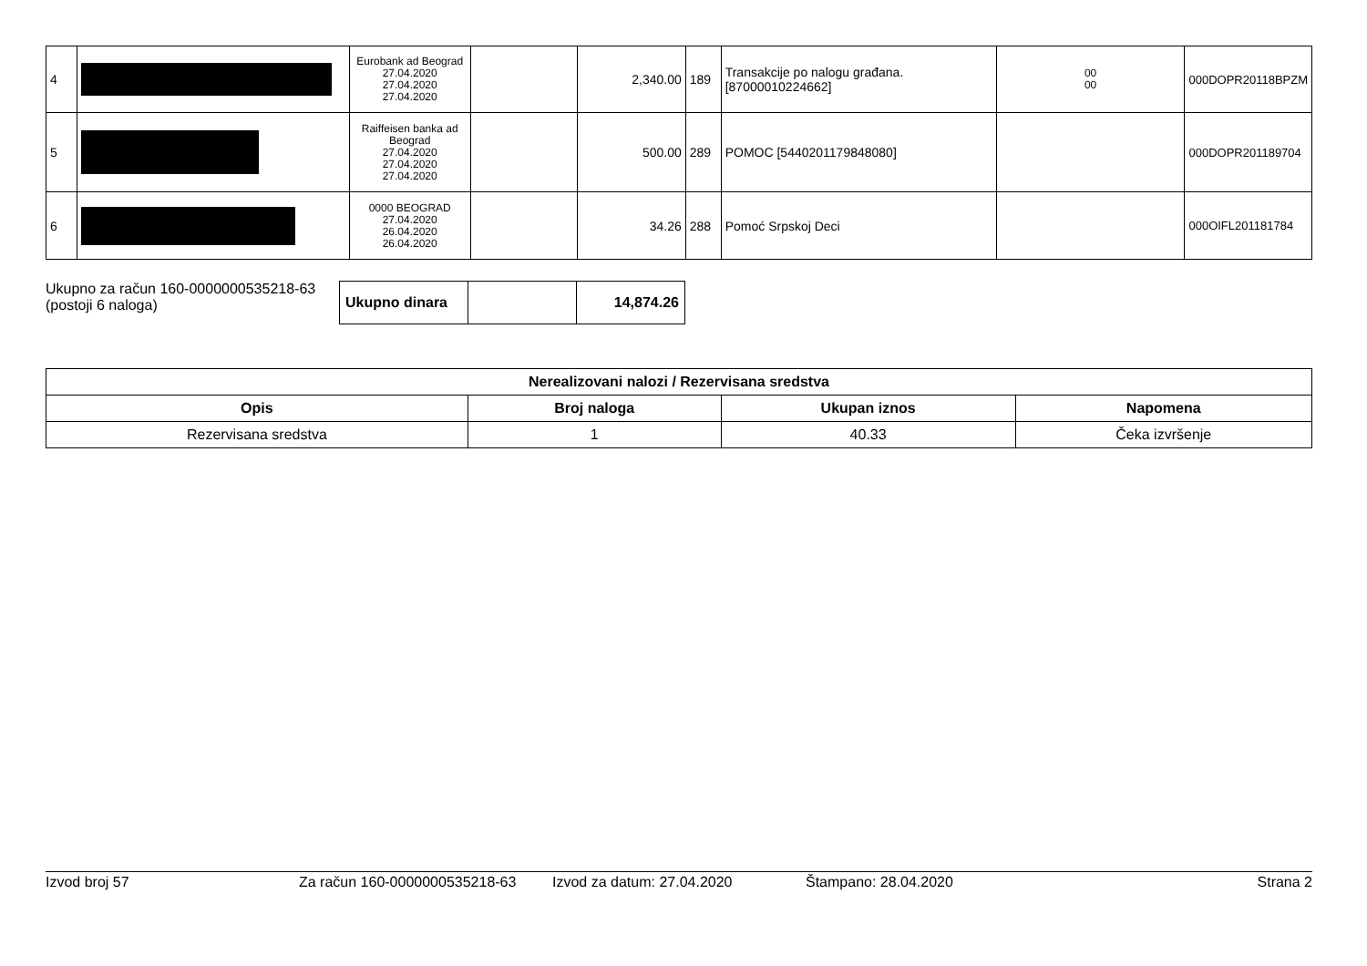| 4 | | Eurobank ad Beograd 27.04.2020 27.04.2020 27.04.2020 | | 2,340.00 | 189 | Transakcije po nalogu građana. [87000010224662] | 00 00 | 000DOPR20118BPZM |
| 5 | | Raiffeisen banka ad Beograd 27.04.2020 27.04.2020 27.04.2020 | | 500.00 | 289 | POMOC [5440201179848080] | | 000DOPR201189704 |
| 6 | | 0000 BEOGRAD 27.04.2020 26.04.2020 26.04.2020 | | 34.26 | 288 | Pomoć Srpskoj Deci | | 000OIFL201181784 |
Ukupno za račun 160-0000000535218-63
(postoji 6 naloga)
| Ukupno dinara | | 14,874.26 |
| Nerealizovani nalozi / Rezervisana sredstva | | | |
| --- | --- | --- | --- |
| Opis | Broj naloga | Ukupan iznos | Napomena |
| Rezervisana sredstva | 1 | 40.33 | Čeka izvršenje |
Izvod broj 57 Za račun 160-0000000535218-63 Izvod za datum: 27.04.2020 Štampano: 28.04.2020 Strana 2